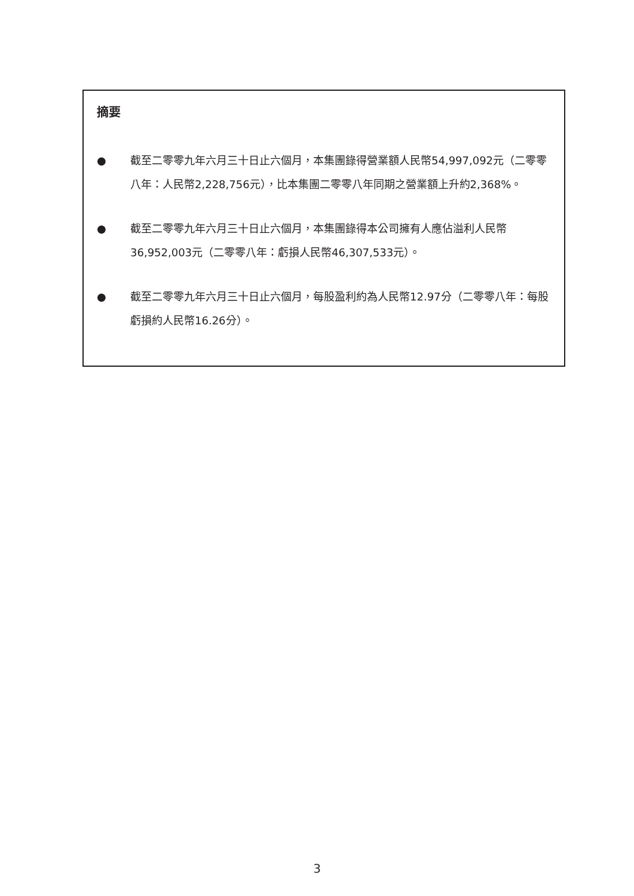摘要
● 截至二零零九年六月三十日止六個月，本集團錄得營業額人民幣54,997,092元（二零零八年：人民幣2,228,756元），比本集團二零零八年同期之營業額上升約2,368%。
● 截至二零零九年六月三十日止六個月，本集團錄得本公司擁有人應佔溢利人民幣36,952,003元（二零零八年：虧損人民幣46,307,533元）。
● 截至二零零九年六月三十日止六個月，每股盈利約為人民幣12.97分（二零零八年：每股虧損約人民幣16.26分）。
3